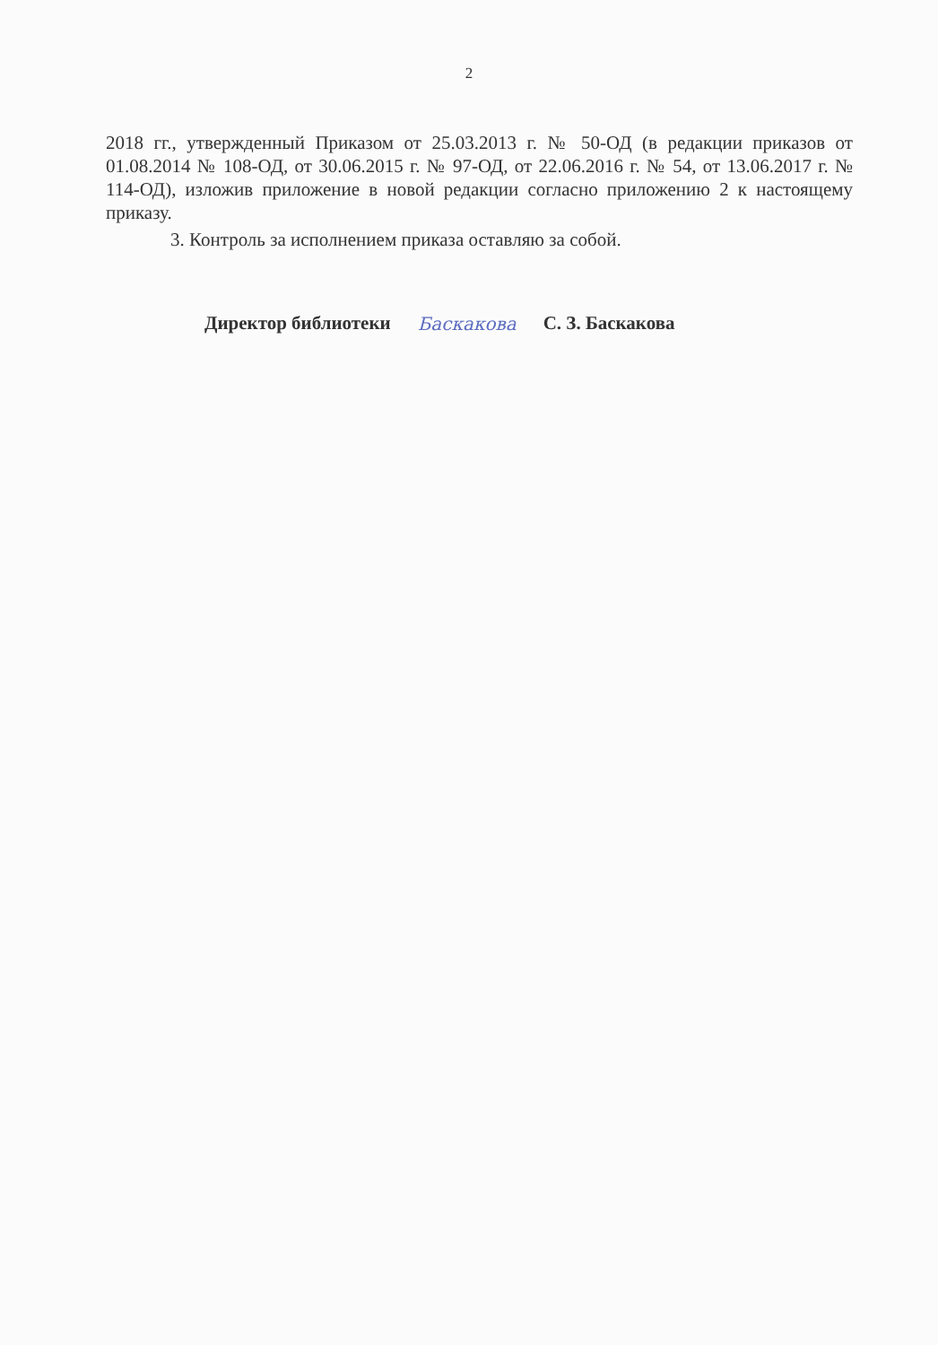2
2018 гг., утвержденный Приказом от 25.03.2013 г. № 50-ОД (в редакции приказов от 01.08.2014 № 108-ОД, от 30.06.2015 г. № 97-ОД, от 22.06.2016 г. № 54, от 13.06.2017 г. № 114-ОД), изложив приложение в новой редакции согласно приложению 2 к настоящему приказу.
3. Контроль за исполнением приказа оставляю за собой.
Директор библиотеки Баскакова С. З. Баскакова